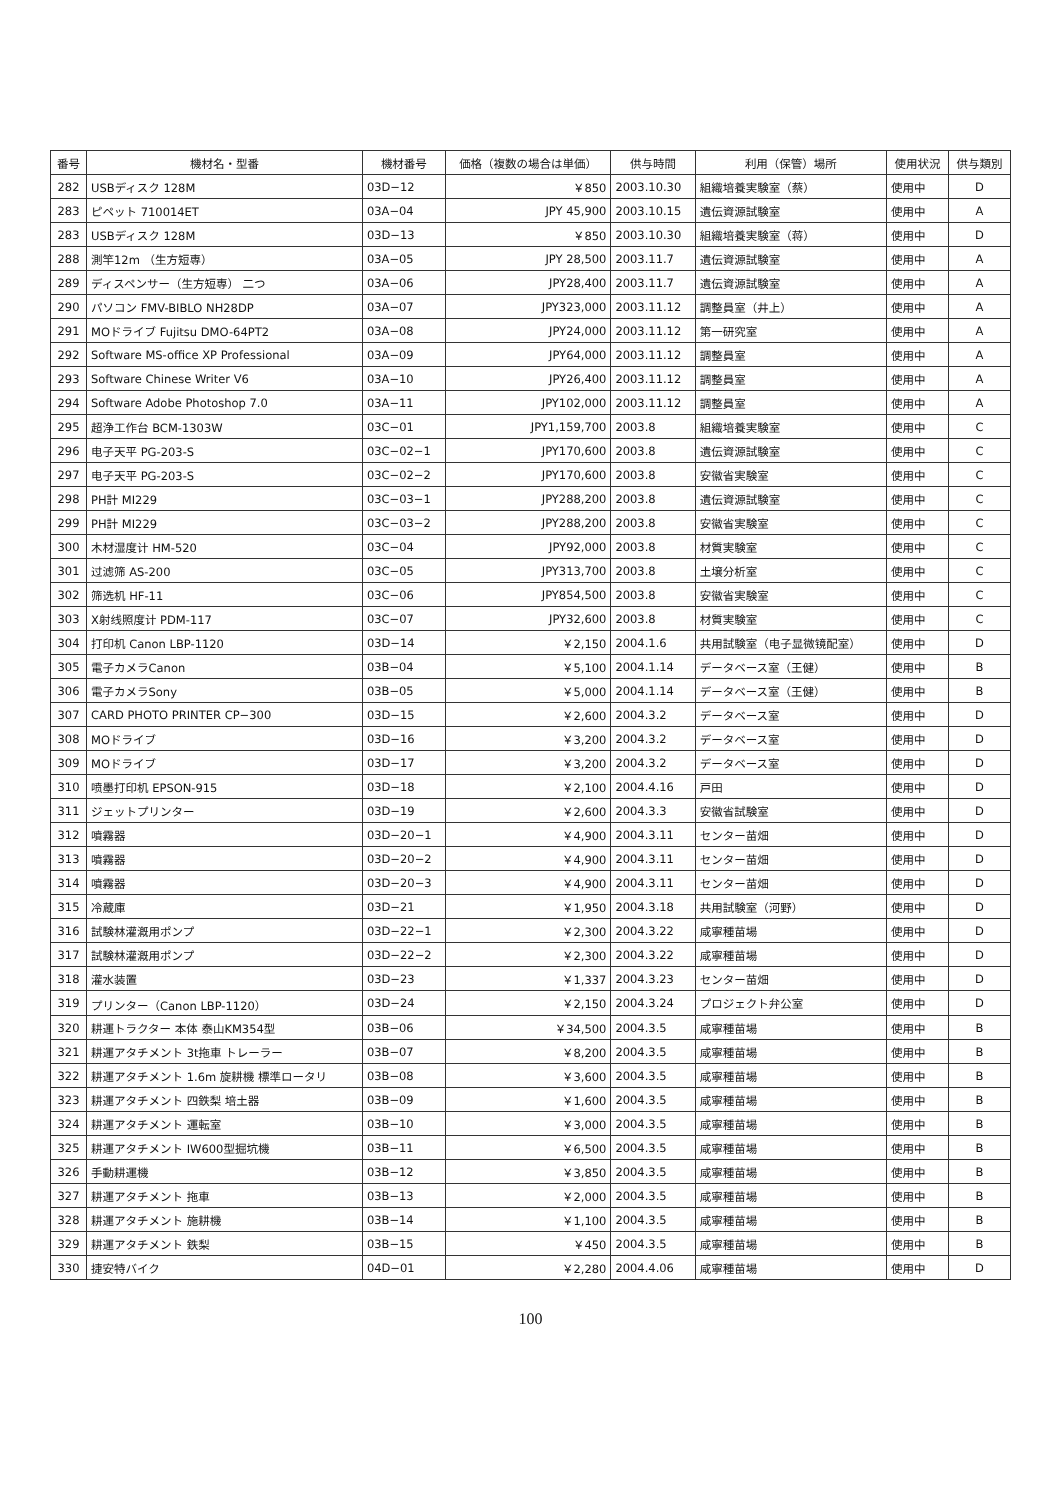| 番号 | 機材名・型番 | 機材番号 | 価格（複数の場合は単価） | 供与時間 | 利用（保管）場所 | 使用状況 | 供与類別 |
| --- | --- | --- | --- | --- | --- | --- | --- |
| 282 | USBディスク 128M | 03D−12 | ￥850 | 2003.10.30 | 組織培養実験室（蔡） | 使用中 | D |
| 283 | ピペット 710014ET | 03A−04 | JPY 45,900 | 2003.10.15 | 遺伝資源試験室 | 使用中 | A |
| 283 | USBディスク 128M | 03D−13 | ￥850 | 2003.10.30 | 組織培養実験室（蒋） | 使用中 | D |
| 288 | 測竿12m （生方短専） | 03A−05 | JPY 28,500 | 2003.11.7 | 遺伝資源試験室 | 使用中 | A |
| 289 | ディスペンサー（生方短専） 二つ | 03A−06 | JPY28,400 | 2003.11.7 | 遺伝資源試験室 | 使用中 | A |
| 290 | パソコン FMV-BIBLO NH28DP | 03A−07 | JPY323,000 | 2003.11.12 | 調整員室（井上） | 使用中 | A |
| 291 | MOドライブ Fujitsu DMO-64PT2 | 03A−08 | JPY24,000 | 2003.11.12 | 第一研究室 | 使用中 | A |
| 292 | Software MS-office XP Professional | 03A−09 | JPY64,000 | 2003.11.12 | 調整員室 | 使用中 | A |
| 293 | Software Chinese Writer V6 | 03A−10 | JPY26,400 | 2003.11.12 | 調整員室 | 使用中 | A |
| 294 | Software Adobe Photoshop 7.0 | 03A−11 | JPY102,000 | 2003.11.12 | 調整員室 | 使用中 | A |
| 295 | 超浄工作台 BCM-1303W | 03C−01 | JPY1,159,700 | 2003.8 | 組織培養実験室 | 使用中 | C |
| 296 | 电子天平 PG-203-S | 03C−02−1 | JPY170,600 | 2003.8 | 遺伝資源試験室 | 使用中 | C |
| 297 | 电子天平 PG-203-S | 03C−02−2 | JPY170,600 | 2003.8 | 安徽省実験室 | 使用中 | C |
| 298 | PH計 MI229 | 03C−03−1 | JPY288,200 | 2003.8 | 遺伝資源試験室 | 使用中 | C |
| 299 | PH計 MI229 | 03C−03−2 | JPY288,200 | 2003.8 | 安徽省実験室 | 使用中 | C |
| 300 | 木材湿度计 HM-520 | 03C−04 | JPY92,000 | 2003.8 | 材質実験室 | 使用中 | C |
| 301 | 过滤筛 AS-200 | 03C−05 | JPY313,700 | 2003.8 | 土壌分析室 | 使用中 | C |
| 302 | 筛选机 HF-11 | 03C−06 | JPY854,500 | 2003.8 | 安徽省実験室 | 使用中 | C |
| 303 | X射线照度计 PDM-117 | 03C−07 | JPY32,600 | 2003.8 | 材質実験室 | 使用中 | C |
| 304 | 打印机 Canon LBP-1120 | 03D−14 | ￥2,150 | 2004.1.6 | 共用試験室（电子显微镜配室） | 使用中 | D |
| 305 | 電子カメラCanon | 03B−04 | ￥5,100 | 2004.1.14 | データベース室（王健） | 使用中 | B |
| 306 | 電子カメラSony | 03B−05 | ￥5,000 | 2004.1.14 | データベース室（王健） | 使用中 | B |
| 307 | CARD PHOTO PRINTER CP−300 | 03D−15 | ￥2,600 | 2004.3.2 | データベース室 | 使用中 | D |
| 308 | MOドライブ | 03D−16 | ￥3,200 | 2004.3.2 | データベース室 | 使用中 | D |
| 309 | MOドライブ | 03D−17 | ￥3,200 | 2004.3.2 | データベース室 | 使用中 | D |
| 310 | 喷墨打印机 EPSON-915 | 03D−18 | ￥2,100 | 2004.4.16 | 戸田 | 使用中 | D |
| 311 | ジェットプリンター | 03D−19 | ￥2,600 | 2004.3.3 | 安徽省試験室 | 使用中 | D |
| 312 | 噴霧器 | 03D−20−1 | ￥4,900 | 2004.3.11 | センター苗畑 | 使用中 | D |
| 313 | 噴霧器 | 03D−20−2 | ￥4,900 | 2004.3.11 | センター苗畑 | 使用中 | D |
| 314 | 噴霧器 | 03D−20−3 | ￥4,900 | 2004.3.11 | センター苗畑 | 使用中 | D |
| 315 | 冷蔵庫 | 03D−21 | ￥1,950 | 2004.3.18 | 共用試験室（河野） | 使用中 | D |
| 316 | 試験林灌漑用ポンプ | 03D−22−1 | ￥2,300 | 2004.3.22 | 咸寧種苗場 | 使用中 | D |
| 317 | 試験林灌漑用ポンプ | 03D−22−2 | ￥2,300 | 2004.3.22 | 咸寧種苗場 | 使用中 | D |
| 318 | 灌水装置 | 03D−23 | ￥1,337 | 2004.3.23 | センター苗畑 | 使用中 | D |
| 319 | プリンター（Canon LBP-1120） | 03D−24 | ￥2,150 | 2004.3.24 | プロジェクト弁公室 | 使用中 | D |
| 320 | 耕運トラクター 本体 泰山KM354型 | 03B−06 | ￥34,500 | 2004.3.5 | 咸寧種苗場 | 使用中 | B |
| 321 | 耕運アタチメント 3t拖車 トレーラー | 03B−07 | ￥8,200 | 2004.3.5 | 咸寧種苗場 | 使用中 | B |
| 322 | 耕運アタチメント 1.6m 旋耕機 標準ロータリ | 03B−08 | ￥3,600 | 2004.3.5 | 咸寧種苗場 | 使用中 | B |
| 323 | 耕運アタチメント 四鉄梨 培土器 | 03B−09 | ￥1,600 | 2004.3.5 | 咸寧種苗場 | 使用中 | B |
| 324 | 耕運アタチメント 運転室 | 03B−10 | ￥3,000 | 2004.3.5 | 咸寧種苗場 | 使用中 | B |
| 325 | 耕運アタチメント IW600型掘坑機 | 03B−11 | ￥6,500 | 2004.3.5 | 咸寧種苗場 | 使用中 | B |
| 326 | 手動耕運機 | 03B−12 | ￥3,850 | 2004.3.5 | 咸寧種苗場 | 使用中 | B |
| 327 | 耕運アタチメント 拖車 | 03B−13 | ￥2,000 | 2004.3.5 | 咸寧種苗場 | 使用中 | B |
| 328 | 耕運アタチメント 施耕機 | 03B−14 | ￥1,100 | 2004.3.5 | 咸寧種苗場 | 使用中 | B |
| 329 | 耕運アタチメント 鉄梨 | 03B−15 | ￥450 | 2004.3.5 | 咸寧種苗場 | 使用中 | B |
| 330 | 捷安特バイク | 04D−01 | ￥2,280 | 2004.4.06 | 咸寧種苗場 | 使用中 | D |
100